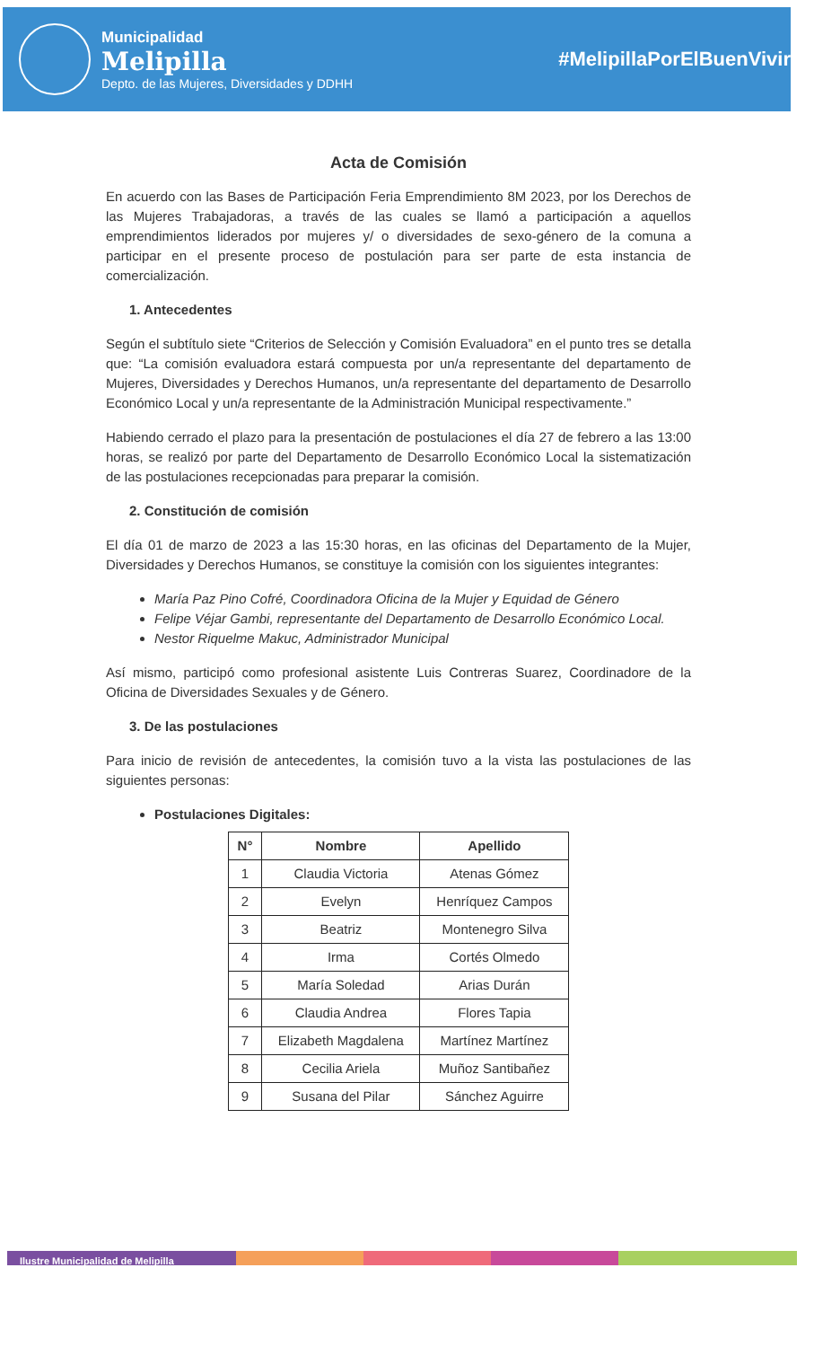Municipalidad
Melipilla
Depto. de las Mujeres, Diversidades y DDHH
#MelipillaPorElBuenVivir
Acta de Comisión
En acuerdo con las Bases de Participación Feria Emprendimiento 8M 2023, por los Derechos de las Mujeres Trabajadoras, a través de las cuales se llamó a participación a aquellos emprendimientos liderados por mujeres y/ o diversidades de sexo-género de la comuna a participar en el presente proceso de postulación para ser parte de esta instancia de comercialización.
1. Antecedentes
Según el subtítulo siete “Criterios de Selección y Comisión Evaluadora” en el punto tres se detalla que: “La comisión evaluadora estará compuesta por un/a representante del departamento de Mujeres, Diversidades y Derechos Humanos, un/a representante del departamento de Desarrollo Económico Local y un/a representante de la Administración Municipal respectivamente.”
Habiendo cerrado el plazo para la presentación de postulaciones el día 27 de febrero a las 13:00 horas, se realizó por parte del Departamento de Desarrollo Económico Local la sistematización de las postulaciones recepcionadas para preparar la comisión.
2. Constitución de comisión
El día 01 de marzo de 2023 a las 15:30 horas, en las oficinas del Departamento de la Mujer, Diversidades y Derechos Humanos, se constituye la comisión con los siguientes integrantes:
María Paz Pino Cofré, Coordinadora Oficina de la Mujer y Equidad de Género
Felipe Véjar Gambi, representante del Departamento de Desarrollo Económico Local.
Nestor Riquelme Makuc, Administrador Municipal
Así mismo, participó como profesional asistente Luis Contreras Suarez, Coordinadore de la Oficina de Diversidades Sexuales y de Género.
3. De las postulaciones
Para inicio de revisión de antecedentes, la comisión tuvo a la vista las postulaciones de las siguientes personas:
Postulaciones Digitales:
| N° | Nombre | Apellido |
| --- | --- | --- |
| 1 | Claudia Victoria | Atenas Gómez |
| 2 | Evelyn | Henríquez Campos |
| 3 | Beatriz | Montenegro Silva |
| 4 | Irma | Cortés Olmedo |
| 5 | María Soledad | Arias Durán |
| 6 | Claudia Andrea | Flores Tapia |
| 7 | Elizabeth Magdalena | Martínez Martínez |
| 8 | Cecilia Ariela | Muñoz Santibañez |
| 9 | Susana del Pilar | Sánchez Aguirre |
Ilustre Municipalidad de Melipilla